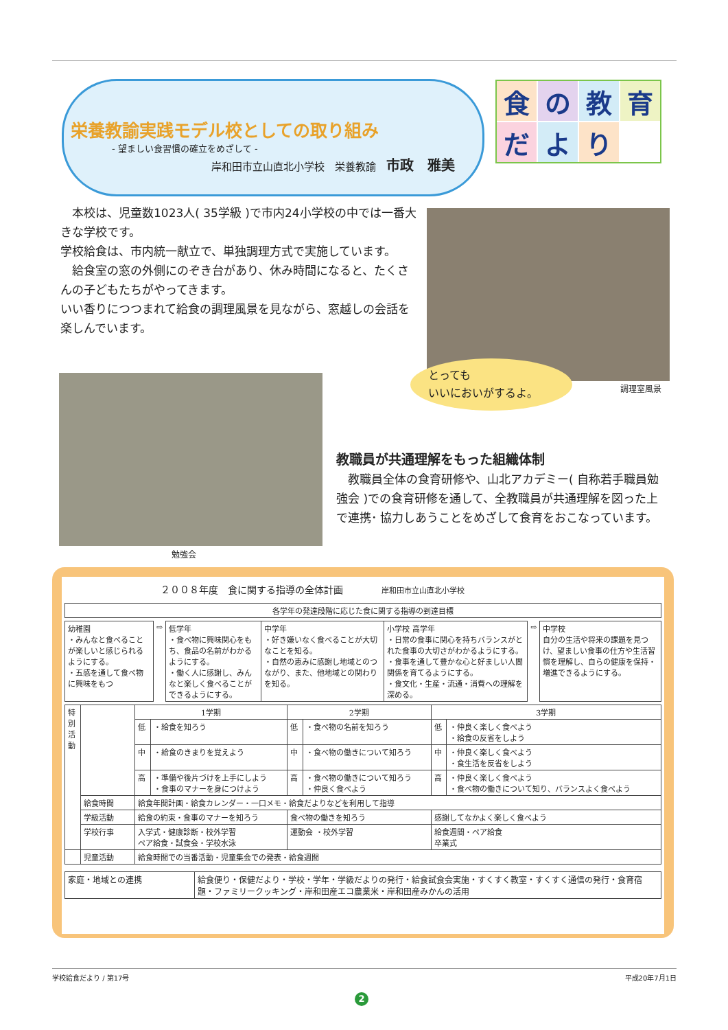栄養教諭実践モデル校としての取り組み
- 望ましい食習慣の確立をめざして -
岸和田市立山直北小学校　栄養教諭　市政　雅美
食の教育だより
　本校は、児童数1023人( 35学級 )で市内24小学校の中では一番大きな学校です。
学校給食は、市内統一献立で、単独調理方式で実施しています。
　給食室の窓の外側にのぞき台があり、休み時間になると、たくさんの子どもたちがやってきます。
いい香りにつつまれて給食の調理風景を見ながら、窓越しの会話を楽しんでいます。
とっても
いいにおいがするよ。
調理室風景
勉強会
教職員が共通理解をもった組織体制
　教職員全体の食育研修や、山北アカデミー( 自称若手職員勉強会 )での食育研修を通して、全教職員が共通理解を図った上で連携･ 協力しあうことをめざして食育をおこなっています。
２００８年度　食に関する指導の全体計画　　　　岸和田市立山直北小学校
| 各学年の発達段階に応じた食に関する指導の到達目標 |
| 幼稚園 ・みんなと食べることが楽しいと感じられるようにする。 ・五感を通して食べ物に興味をもつ | ⇨ | 低学年 ・食べ物に興味関心をもち、食品の名前がわかるようにする。 ・働く人に感謝し、みんなと楽しく食べることができるようにする。 | 中学年 ・好き嫌いなく食べることが大切なことを知る。 ・自然の恵みに感謝し地域とのつながり、また、他地域との関わりを知る。 | 小学校 高学年 ・日常の食事に関心を持ちバランスがとれた食事の大切さがわかるようにする。 ・食事を通して豊かな心と好ましい人間関係を育てるようにする。 ・食文化・生産・流通・消費への理解を深める。 | ⇨ | 中学校 自分の生活や将来の課題を見つけ、望ましい食事の仕方や生活習慣を理解し、自らの健康を保持・増進できるようにする。 |
| 特別活動 | | 1学期 | | 2学期 | | 3学期 | |
| | | 低 | ・給食を知ろう | 低 | ・食べ物の名前を知ろう | 低 | ・仲良く楽しく食べよう ・給食の反省をしよう |
| | | 中 | ・給食のきまりを覚えよう | 中 | ・食べ物の働きについて知ろう | 中 | ・仲良く楽しく食べよう ・食生活を反省をしよう |
| | | 高 | ・準備や後片づけを上手にしよう ・食事のマナーを身につけよう | 高 | ・食べ物の働きについて知ろう ・仲良く食べよう | 高 | ・仲良く楽しく食べよう ・食べ物の働きについて知り、バランスよく食べよう |
| | 給食時間 | 給食年間計画・給食カレンダー・一口メモ・給食だよりなどを利用して指導 | | | | | |
| | 学級活動 | 給食の約束・食事のマナーを知ろう | | 食べ物の働きを知ろう | | 感謝してなかよく楽しく食べよう | |
| | 学校行事 | 入学式・健康診断・校外学習 ペア給食・試食会・学校水泳 | | 運動会 ・校外学習 | | 給食週間・ペア給食 卒業式 | |
| | 児童活動 | 給食時間での当番活動・児童集会での発表・給食週間 | | | | | |
| 家庭・地域との連携 | 給食便り・保健だより・学校・学年・学級だよりの発行・給食試食会実施・すくすく教室・すくすく通信の発行・食育宿題・ファミリークッキング・岸和田産エコ農業米・岸和田産みかんの活用 |
学校給食だより / 第17号 平成20年7月1日
2